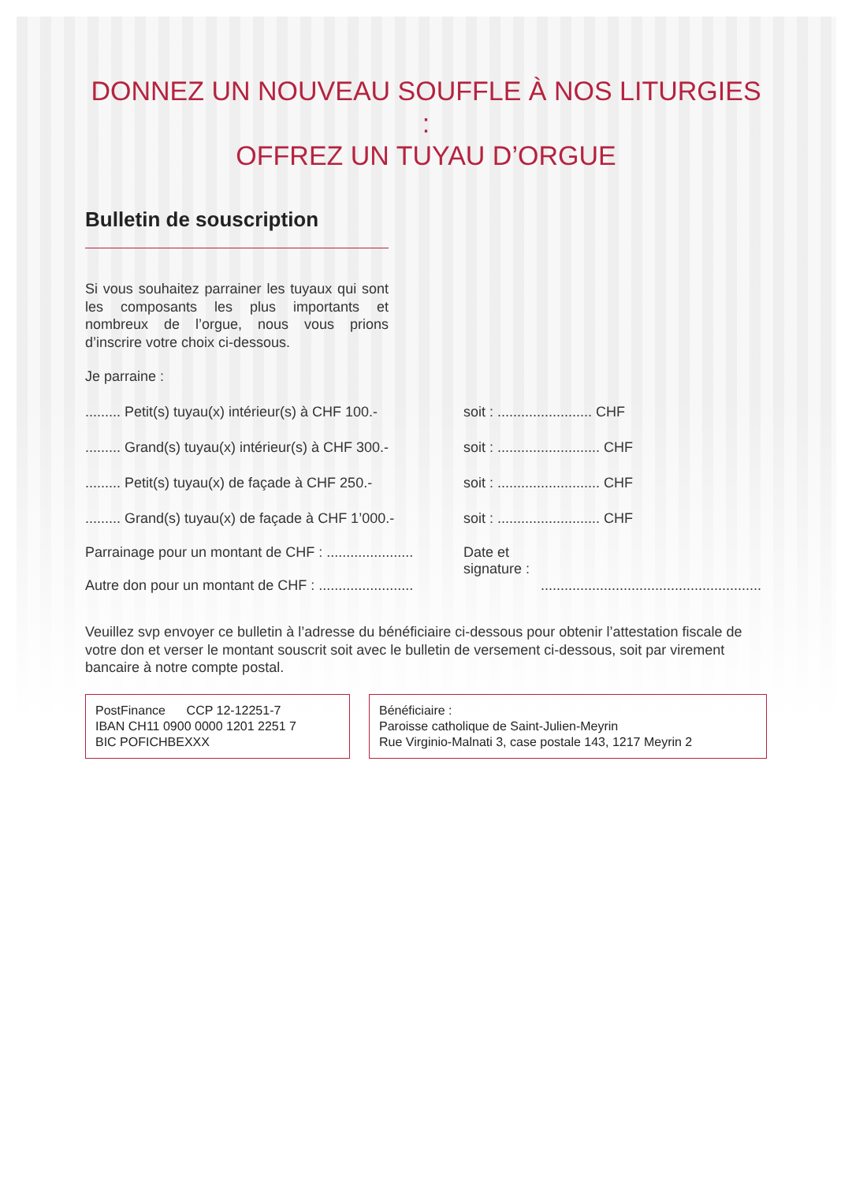DONNEZ UN NOUVEAU SOUFFLE À NOS LITURGIES :
OFFREZ UN TUYAU D’ORGUE
Bulletin de souscription
Si vous souhaitez parrainer les tuyaux qui sont les composants les plus importants et nombreux de l’orgue, nous vous prions d’inscrire votre choix ci-dessous.
Je parraine :
......... Petit(s) tuyau(x) intérieur(s) à CHF 100.- soit : ........................ CHF
......... Grand(s) tuyau(x) intérieur(s) à CHF 300.- soit : .......................... CHF
......... Petit(s) tuyau(x) de façade à CHF 250.- soit : .......................... CHF
......... Grand(s) tuyau(x) de façade à CHF 1’000.- soit : .......................... CHF
Parrainage pour un montant de CHF : ......................
Autre don pour un montant de CHF : ........................ Date et
signature :
........................................................
Veuillez svp envoyer ce bulletin à l’adresse du bénéficiaire ci-dessous pour obtenir l’attestation fiscale de votre don et verser le montant souscrit soit avec le bulletin de versement ci-dessous, soit par virement bancaire à notre compte postal.
PostFinance CCP 12-12251-7
IBAN CH11 0900 0000 1201 2251 7
BIC POFICHBEXXX
Bénéficiaire :
Paroisse catholique de Saint-Julien-Meyrin
Rue Virginio-Malnati 3, case postale 143, 1217 Meyrin 2